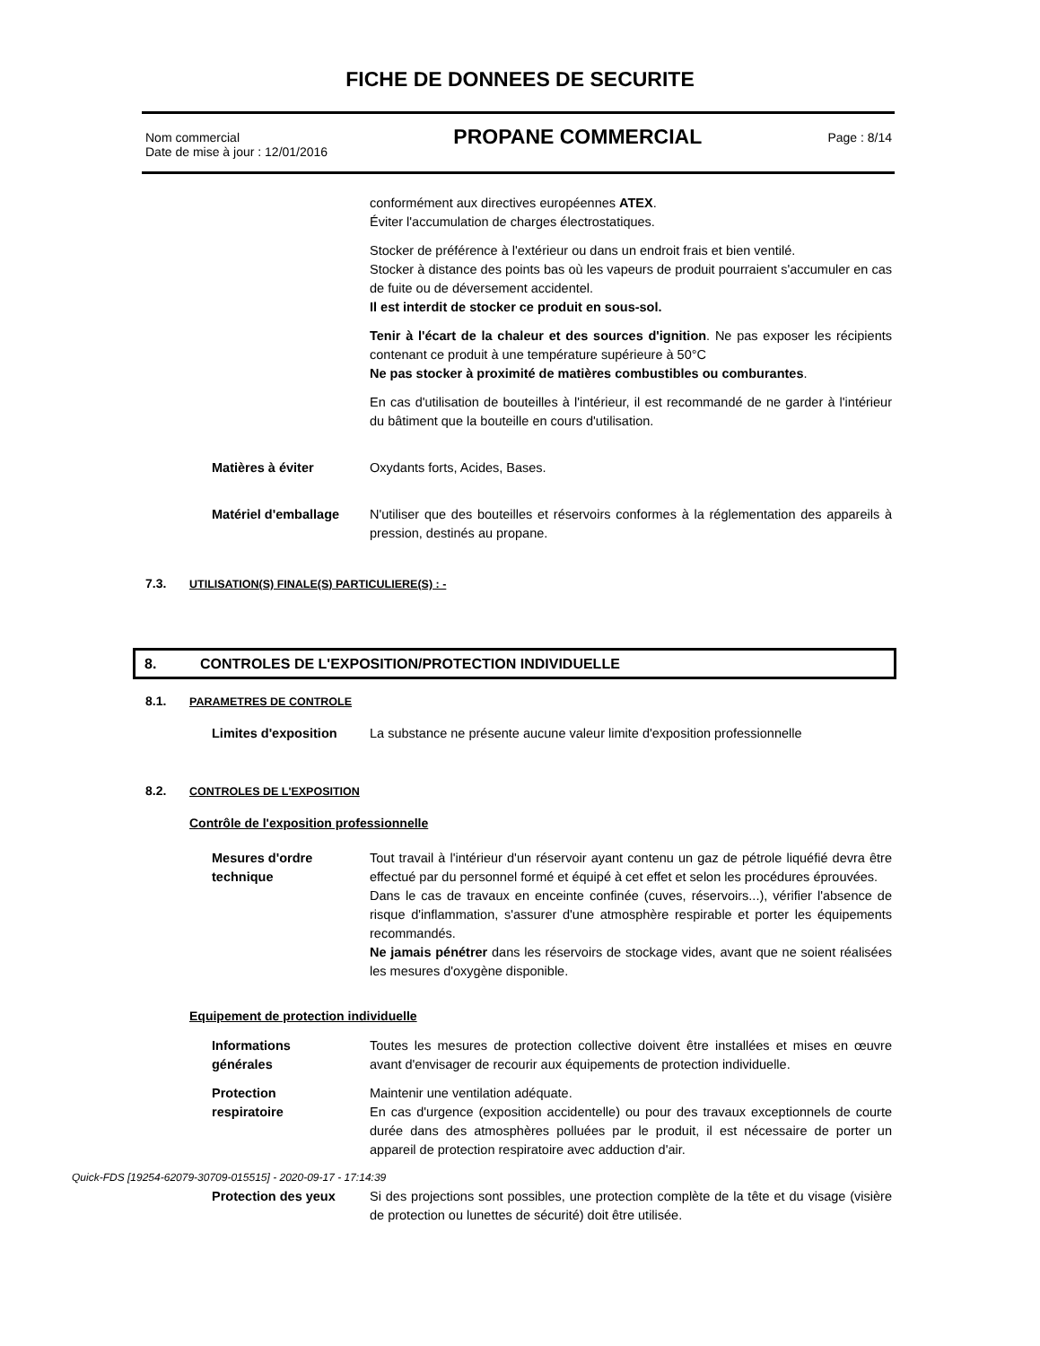FICHE DE DONNEES DE SECURITE
Nom commercial
Date de mise à jour : 12/01/2016
PROPANE COMMERCIAL
Page : 8/14
conformément aux directives européennes ATEX.
Éviter l'accumulation de charges électrostatiques.
Stocker de préférence à l'extérieur ou dans un endroit frais et bien ventilé.
Stocker à distance des points bas où les vapeurs de produit pourraient s'accumuler en cas de fuite ou de déversement accidentel.
Il est interdit de stocker ce produit en sous-sol.
Tenir à l'écart de la chaleur et des sources d'ignition. Ne pas exposer les récipients contenant ce produit à une température supérieure à 50°C
Ne pas stocker à proximité de matières combustibles ou comburantes.
En cas d'utilisation de bouteilles à l'intérieur, il est recommandé de ne garder à l'intérieur du bâtiment que la bouteille en cours d'utilisation.
Matières à éviter Oxydants forts, Acides, Bases.
Matériel d'emballage N'utiliser que des bouteilles et réservoirs conformes à la réglementation des appareils à pression, destinés au propane.
7.3. UTILISATION(S) FINALE(S) PARTICULIERE(S) : -
8. CONTROLES DE L'EXPOSITION/PROTECTION INDIVIDUELLE
8.1. PARAMETRES DE CONTROLE
Limites d'exposition La substance ne présente aucune valeur limite d'exposition professionnelle
8.2. CONTROLES DE L'EXPOSITION
Contrôle de l'exposition professionnelle
Mesures d'ordre
technique
Tout travail à l'intérieur d'un réservoir ayant contenu un gaz de pétrole liquéfié devra être effectué par du personnel formé et équipé à cet effet et selon les procédures éprouvées.
Dans le cas de travaux en enceinte confinée (cuves, réservoirs...), vérifier l'absence de risque d'inflammation, s'assurer d'une atmosphère respirable et porter les équipements recommandés.
Ne jamais pénétrer dans les réservoirs de stockage vides, avant que ne soient réalisées les mesures d'oxygène disponible.
Equipement de protection individuelle
Informations
générales
Toutes les mesures de protection collective doivent être installées et mises en œuvre avant d'envisager de recourir aux équipements de protection individuelle.
Protection
respiratoire
Maintenir une ventilation adéquate.
En cas d'urgence (exposition accidentelle) ou pour des travaux exceptionnels de courte durée dans des atmosphères polluées par le produit, il est nécessaire de porter un appareil de protection respiratoire avec adduction d'air.
Protection des yeux Si des projections sont possibles, une protection complète de la tête et du visage (visière de protection ou lunettes de sécurité) doit être utilisée.
Quick-FDS [19254-62079-30709-015515] - 2020-09-17 - 17:14:39